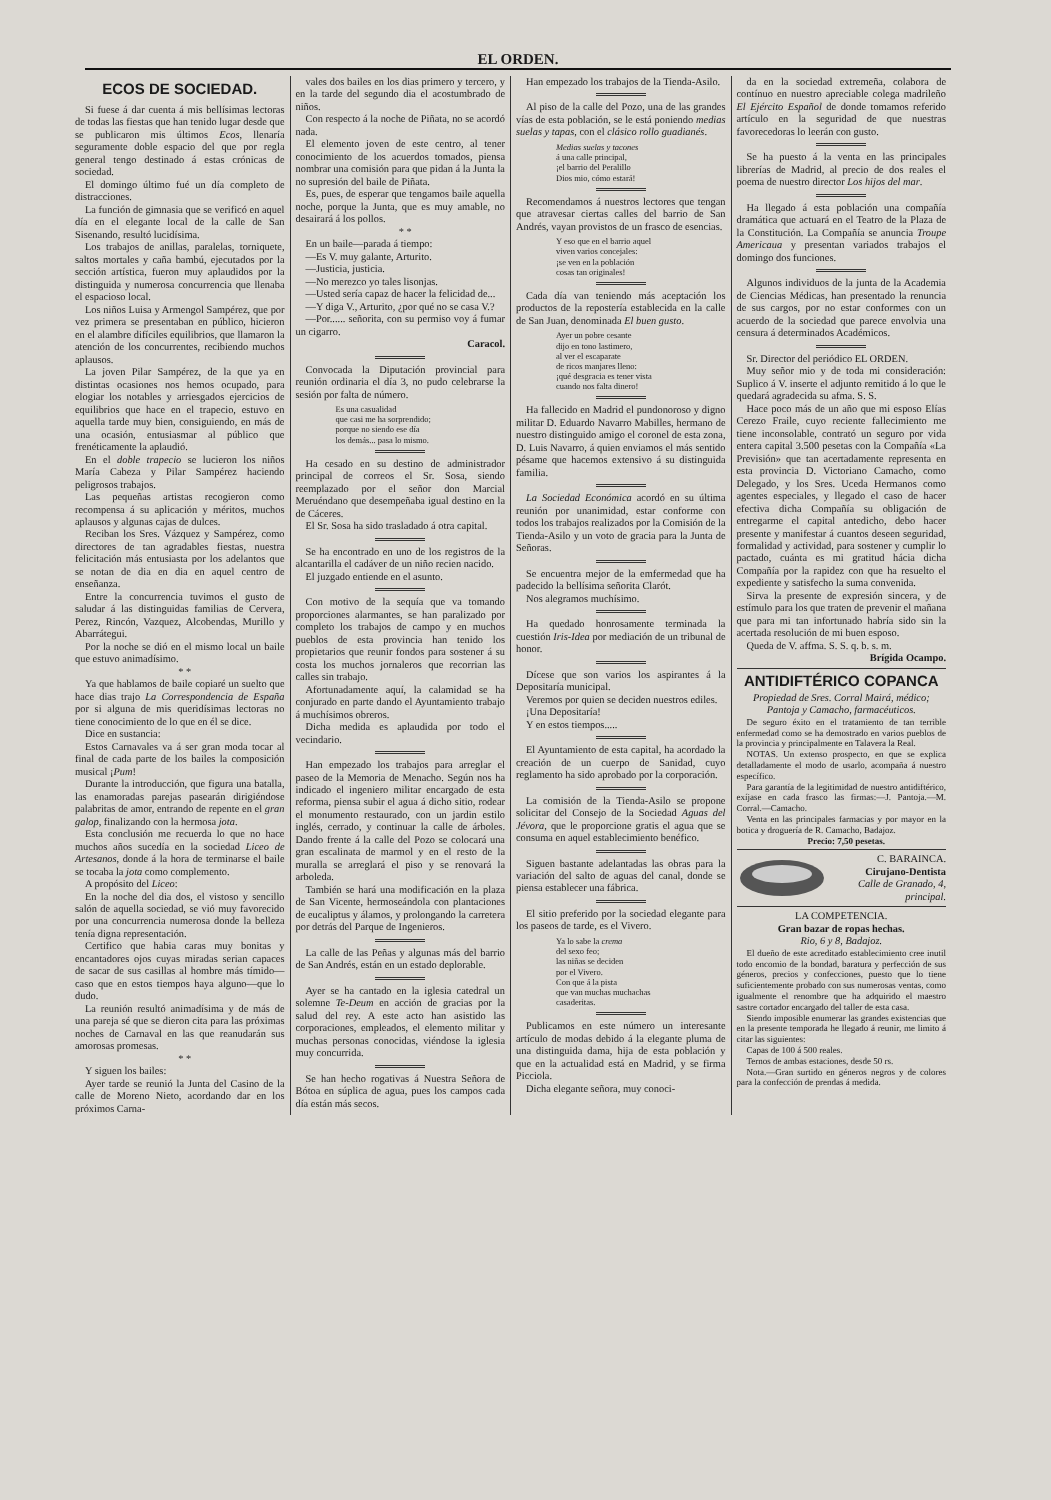EL ORDEN.
ECOS DE SOCIEDAD.
Si fuese á dar cuenta á mis bellísimas lectoras de todas las fiestas que han tenido lugar desde que se publicaron mis últimos Ecos, llenaría seguramente doble espacio del que por regla general tengo destinado á estas crónicas de sociedad.
El domingo último fué un día completo de distracciones.
La función de gimnasia que se verificó en aquel día en el elegante local de la calle de San Sisenando, resultó lucidísima.
Los trabajos de anillas, paralelas, torniquete, saltos mortales y caña bambú, ejecutados por la sección artística, fueron muy aplaudidos por la distinguida y numerosa concurrencia que llenaba el espacioso local.
Los niños Luisa y Armengol Sampérez, que por vez primera se presentaban en público, hicieron en el alambre difíciles equilibrios, que llamaron la atención de los concurrentes, recibiendo muchos aplausos.
La joven Pilar Sampérez, de la que ya en distintas ocasiones nos hemos ocupado, para elogiar los notables y arriesgados ejercicios de equilibrios que hace en el trapecio, estuvo en aquella tarde muy bien, consiguiendo, en más de una ocasión, entusiasmar al público que frenéticamente la aplaudió.
En el doble trapecio se lucieron los niños María Cabeza y Pilar Sampérez haciendo peligrosos trabajos.
Las pequeñas artistas recogieron como recompensa á su aplicación y méritos, muchos aplausos y algunas cajas de dulces.
Reciban los Sres. Vázquez y Sampérez, como directores de tan agradables fiestas, nuestra felicitación más entusiasta por los adelantos que se notan de dia en dia en aquel centro de enseñanza.
Entre la concurrencia tuvimos el gusto de saludar á las distinguidas familias de Cervera, Perez, Rincón, Vazquez, Alcobendas, Murillo y Abarrátegui.
Por la noche se dió en el mismo local un baile que estuvo animadísimo.
* *
Ya que hablamos de baile copiaré un suelto que hace dias trajo La Correspondencia de España por si alguna de mis queridísimas lectoras no tiene conocimiento de lo que en él se dice.
Dice en sustancia:
Estos Carnavales va á ser gran moda tocar al final de cada parte de los bailes la composición musical ¡Pum!
Durante la introducción, que figura una batalla, las enamoradas parejas pasearán dirigiéndose palabritas de amor, entrando de repente en el gran galop, finalizando con la hermosa jota.
Esta conclusión me recuerda lo que no hace muchos años sucedía en la sociedad Liceo de Artesanos, donde á la hora de terminarse el baile se tocaba la jota como complemento.
A propósito del Liceo:
En la noche del dia dos, el vistoso y sencillo salón de aquella sociedad, se vió muy favorecido por una concurrencia numerosa donde la belleza tenía digna representación.
Certifico que habia caras muy bonitas y encantadores ojos cuyas miradas serian capaces de sacar de sus casillas al hombre más tímido—caso que en estos tiempos haya alguno—que lo dudo.
La reunión resultó animadísima y de más de una pareja sé que se dieron cita para las próximas noches de Carnaval en las que reanudarán sus amorosas promesas.
* *
Y siguen los bailes:
Ayer tarde se reunió la Junta del Casino de la calle de Moreno Nieto, acordando dar en los próximos Carna-
vales dos bailes en los dias primero y tercero, y en la tarde del segundo dia el acostumbrado de niños.
Con respecto á la noche de Piñata, no se acordó nada.
El elemento joven de este centro, al tener conocimiento de los acuerdos tomados, piensa nombrar una comisión para que pidan á la Junta la no supresión del baile de Piñata.
Es, pues, de esperar que tengamos baile aquella noche, porque la Junta, que es muy amable, no desairará á los pollos.
* *
En un baile—parada á tiempo:
—Es V. muy galante, Arturito.
—Justicia, justicia.
—No merezco yo tales lisonjas.
—Usted sería capaz de hacer la felicidad de...
—Y diga V., Arturito, ¿por qué no se casa V.?
—Por...... señorita, con su permiso voy á fumar un cigarro.
Caracol.
Convocada la Diputación provincial para reunión ordinaria el día 3, no pudo celebrarse la sesión por falta de número.
Es una casualidad
que casi me ha sorprendido;
porque no siendo ese día
los demás... pasa lo mismo.
Ha cesado en su destino de administrador principal de correos el Sr. Sosa, siendo reemplazado por el señor don Marcial Meruéndano que desempeñaba igual destino en la de Cáceres.
El Sr. Sosa ha sido trasladado á otra capital.
Se ha encontrado en uno de los registros de la alcantarilla el cadáver de un niño recien nacido.
El juzgado entiende en el asunto.
Con motivo de la sequía que va tomando proporciones alarmantes, se han paralizado por completo los trabajos de campo y en muchos pueblos de esta provincia han tenido los propietarios que reunir fondos para sostener á su costa los muchos jornaleros que recorrian las calles sin trabajo.
Afortunadamente aquí, la calamidad se ha conjurado en parte dando el Ayuntamiento trabajo á muchísimos obreros.
Dicha medida es aplaudida por todo el vecindario.
Han empezado los trabajos para arreglar el paseo de la Memoria de Menacho. Según nos ha indicado el ingeniero militar encargado de esta reforma, piensa subir el agua á dicho sitio, rodear el monumento restaurado, con un jardin estilo inglés, cerrado, y continuar la calle de árboles. Dando frente á la calle del Pozo se colocará una gran escalinata de marmol y en el resto de la muralla se arreglará el piso y se renovará la arboleda.
También se hará una modificación en la plaza de San Vicente, hermoseándola con plantaciones de eucaliptus y álamos, y prolongando la carretera por detrás del Parque de Ingenieros.
La calle de las Peñas y algunas más del barrio de San Andrés, están en un estado deplorable.
Ayer se ha cantado en la iglesia catedral un solemne Te-Deum en acción de gracias por la salud del rey. A este acto han asistido las corporaciones, empleados, el elemento militar y muchas personas conocidas, viéndose la iglesia muy concurrida.
Se han hecho rogativas á Nuestra Señora de Bótoa en súplica de agua, pues los campos cada día están más secos.
Han empezado los trabajos de la Tienda-Asilo.
Al piso de la calle del Pozo, una de las grandes vías de esta población, se le está poniendo medias suelas y tapas, con el clásico rollo guadianés.
Medias suelas y tacones
á una calle principal,
¡el barrio del Peralillo
Dios mio, cómo estará!
Recomendamos á nuestros lectores que tengan que atravesar ciertas calles del barrio de San Andrés, vayan provistos de un frasco de esencias.
Y eso que en el barrio aquel
viven varios concejales:
¡se ven en la población
cosas tan originales!
Cada día van teniendo más aceptación los productos de la repostería establecida en la calle de San Juan, denominada El buen gusto.
Ayer un pobre cesante
dijo en tono lastimero,
al ver el escaparate
de ricos manjares lleno:
¡qué desgracia es tener vista
cuando nos falta dinero!
Ha fallecido en Madrid el pundonoroso y digno militar D. Eduardo Navarro Mabilles, hermano de nuestro distinguido amigo el coronel de esta zona, D. Luis Navarro, á quien enviamos el más sentido pésame que hacemos extensivo á su distinguida familia.
La Sociedad Económica acordó en su última reunión por unanimidad, estar conforme con todos los trabajos realizados por la Comisión de la Tienda-Asilo y un voto de gracia para la Junta de Señoras.
Se encuentra mejor de la emfermedad que ha padecido la bellísima señorita Clarót.
Nos alegramos muchísimo.
Ha quedado honrosamente terminada la cuestión Iris-Idea por mediación de un tribunal de honor.
Dícese que son varios los aspirantes á la Depositaría municipal.
Veremos por quien se deciden nuestros ediles.
¡Una Depositaría!
Y en estos tiempos.....
El Ayuntamiento de esta capital, ha acordado la creación de un cuerpo de Sanidad, cuyo reglamento ha sido aprobado por la corporación.
La comisión de la Tienda-Asilo se propone solicitar del Consejo de la Sociedad Aguas del Jévora, que le proporcione gratis el agua que se consuma en aquel establecimiento benéfico.
Siguen bastante adelantadas las obras para la variación del salto de aguas del canal, donde se piensa establecer una fábrica.
El sitio preferido por la sociedad elegante para los paseos de tarde, es el Vivero.
Ya lo sabe la crema
del sexo feo;
las niñas se deciden
por el Vivero.
Con que á la pista
que van muchas muchachas
casaderitas.
Publicamos en este número un interesante artículo de modas debido á la elegante pluma de una distinguida dama, hija de esta población y que en la actualidad está en Madrid, y se firma Picciola.
Dicha elegante señora, muy conoci-
da en la sociedad extremeña, colabora de contínuo en nuestro apreciable colega madrileño El Ejército Español de donde tomamos referido artículo en la seguridad de que nuestras favorecedoras lo leerán con gusto.
Se ha puesto á la venta en las principales librerías de Madrid, al precio de dos reales el poema de nuestro director Los hijos del mar.
Ha llegado á esta población una compañía dramática que actuará en el Teatro de la Plaza de la Constitución. La Compañía se anuncia Troupe Americaua y presentan variados trabajos el domingo dos funciones.
Algunos individuos de la junta de la Academia de Ciencias Médicas, han presentado la renuncia de sus cargos, por no estar conformes con un acuerdo de la sociedad que parece envolvia una censura á determinados Académicos.
Sr. Director del periódico EL ORDEN.
Muy señor mio y de toda mi consideración: Suplico á V. inserte el adjunto remitido á lo que le quedará agradecida su afma. S. S.
Hace poco más de un año que mi esposo Elías Cerezo Fraile, cuyo reciente fallecimiento me tiene inconsolable, contrató un seguro por vida entera capital 3.500 pesetas con la Compañía «La Previsión» que tan acertadamente representa en esta provincia D. Victoriano Camacho, como Delegado, y los Sres. Uceda Hermanos como agentes especiales, y llegado el caso de hacer efectiva dicha Compañía su obligación de entregarme el capital antedicho, debo hacer presente y manifestar á cuantos deseen seguridad, formalidad y actividad, para sostener y cumplir lo pactado, cuánta es mi gratitud hácia dicha Compañía por la rapidez con que ha resuelto el expediente y satisfecho la suma convenida.
Sirva la presente de expresión sincera, y de estímulo para los que traten de prevenir el mañana que para mi tan infortunado habría sido sin la acertada resolución de mi buen esposo.
Queda de V. affma. S. S. q. b. s. m.
Brígida Ocampo.
ANTIDIFTÉRICO COPANCA
Propiedad de Sres. Corral Mairá, médico; Pantoja y Camacho, farmacéuticos.
De seguro éxito en el tratamiento de tan terrible enfermedad como se ha demostrado en varios pueblos de la provincia y principalmente en Talavera la Real.
NOTAS. Un extenso prospecto, en que se explica detalladamente el modo de usarlo, acompaña á nuestro específico.
Para garantía de la legitimidad de nuestro antidiftérico, exíjase en cada frasco las firmas:—J. Pantoja.—M. Corral.—Camacho.
Venta en las principales farmacias y por mayor en la botica y droguería de R. Camacho, Badajoz.
Precio: 7,50 pesetas.
C. BARAINCA.
Cirujano-Dentista
Calle de Granado, 4, principal.
LA COMPETENCIA.
Gran bazar de ropas hechas.
Rio, 6 y 8, Badajoz.
El dueño de este acreditado establecimiento cree inutil todo encomio de la bondad, baratura y perfección de sus géneros, precios y confecciones, puesto que lo tiene suficientemente probado con sus numerosas ventas, como igualmente el renombre que ha adquirido el maestro sastre cortador encargado del taller de esta casa.
Siendo imposible enumerar las grandes existencias que en la presente temporada he llegado á reunir, me limito á citar las siguientes:
Capas de 100 á 500 reales.
Ternos de ambas estaciones, desde 50 rs.
Nota.—Gran surtido en géneros negros y de colores para la confección de prendas á medida.